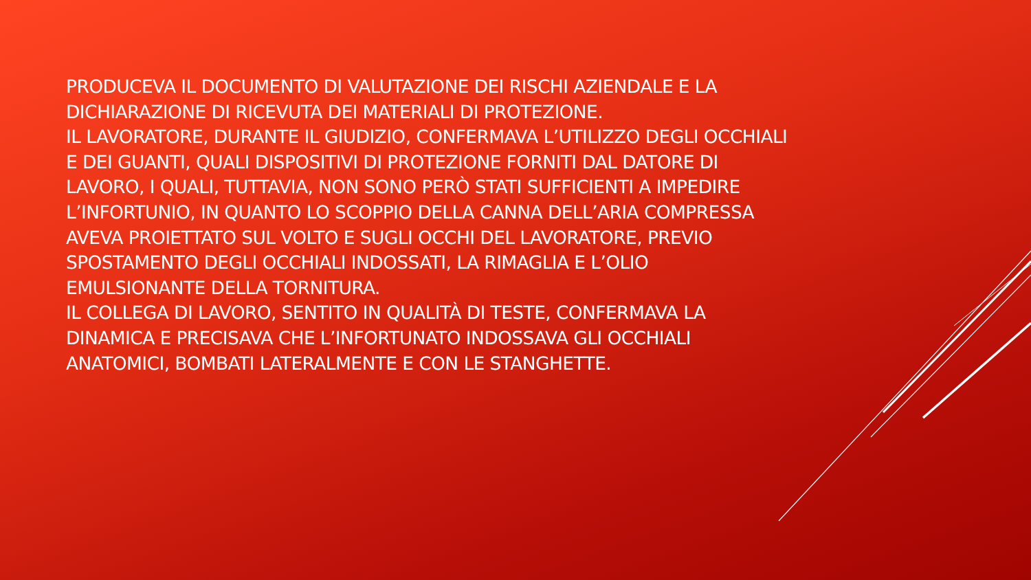PRODUCEVA IL DOCUMENTO DI VALUTAZIONE DEI RISCHI AZIENDALE E LA DICHIARAZIONE DI RICEVUTA DEI MATERIALI DI PROTEZIONE.
IL LAVORATORE, DURANTE IL GIUDIZIO, CONFERMAVA L’UTILIZZO DEGLI OCCHIALI E DEI GUANTI, QUALI DISPOSITIVI DI PROTEZIONE FORNITI DAL DATORE DI LAVORO, I QUALI, TUTTAVIA, NON SONO PERÒ STATI SUFFICIENTI A IMPEDIRE L’INFORTUNIO, IN QUANTO LO SCOPPIO DELLA CANNA DELL’ARIA COMPRESSA AVEVA PROIETTATO SUL VOLTO E SUGLI OCCHI DEL LAVORATORE, PREVIO SPOSTAMENTO DEGLI OCCHIALI INDOSSATI, LA RIMAGLIA E L’OLIO EMULSIONANTE DELLA TORNITURA.
IL COLLEGA DI LAVORO, SENTITO IN QUALITÀ DI TESTE, CONFERMAVA LA DINAMICA E PRECISAVA CHE L’INFORTUNATO INDOSSAVA GLI OCCHIALI ANATOMICI, BOMBATI LATERALMENTE E CON LE STANGHETTE.